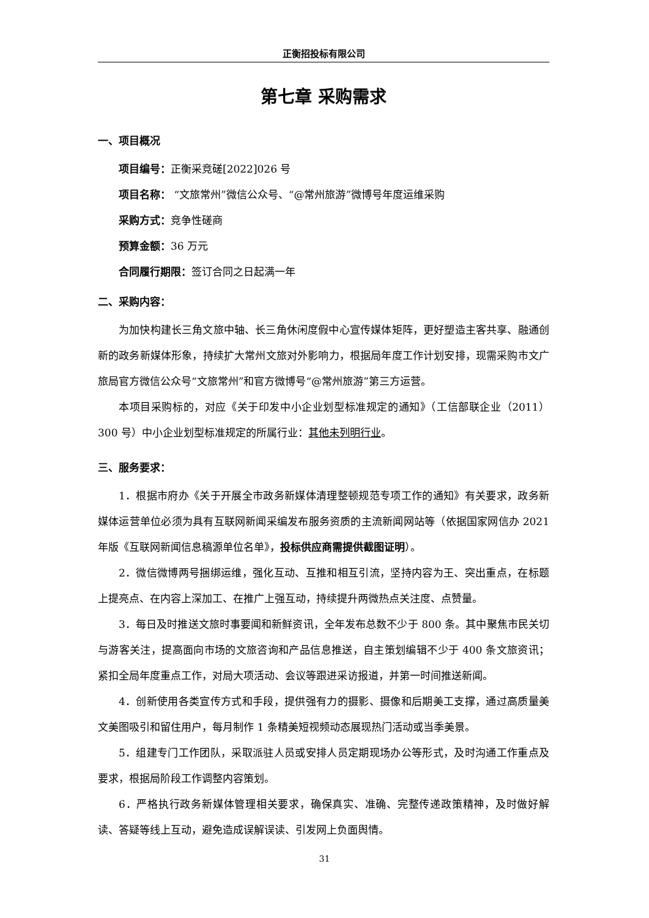正衡招投标有限公司
第七章 采购需求
一、项目概况
项目编号：正衡采竞磋[2022]026 号
项目名称： “文旅常州”微信公众号、“@常州旅游”微博号年度运维采购
采购方式：竞争性磋商
预算金额：36 万元
合同履行期限：签订合同之日起满一年
二、采购内容：
为加快构建长三角文旅中轴、长三角休闲度假中心宣传媒体矩阵，更好塑造主客共享、融通创新的政务新媒体形象，持续扩大常州文旅对外影响力，根据局年度工作计划安排，现需采购市文广旅局官方微信公众号“文旅常州”和官方微博号“@常州旅游”第三方运营。
本项目采购标的，对应《关于印发中小企业划型标准规定的通知》（工信部联企业（2011）300 号）中小企业划型标准规定的所属行业：其他未列明行业。
三、服务要求：
1．根据市府办《关于开展全市政务新媒体清理整顿规范专项工作的通知》有关要求，政务新媒体运营单位必须为具有互联网新闻采编发布服务资质的主流新闻网站等（依据国家网信办 2021 年版《互联网新闻信息稿源单位名单》，投标供应商需提供截图证明）。
2．微信微博两号捆绑运维，强化互动、互推和相互引流，坚持内容为王、突出重点，在标题上提亮点、在内容上深加工、在推广上强互动，持续提升两微热点关注度、点赞量。
3．每日及时推送文旅时事要闻和新鲜资讯，全年发布总数不少于 800 条。其中聚焦市民关切与游客关注，提高面向市场的文旅咨询和产品信息推送，自主策划编辑不少于 400 条文旅资讯；紧扣全局年度重点工作，对局大项活动、会议等跟进采访报道，并第一时间推送新闻。
4．创新使用各类宣传方式和手段，提供强有力的摄影、摄像和后期美工支撑，通过高质量美文美图吸引和留住用户，每月制作 1 条精美短视频动态展现热门活动或当季美景。
5．组建专门工作团队，采取派驻人员或安排人员定期现场办公等形式，及时沟通工作重点及要求，根据局阶段工作调整内容策划。
6．严格执行政务新媒体管理相关要求，确保真实、准确、完整传递政策精神，及时做好解读、答疑等线上互动，避免造成误解误读、引发网上负面舆情。
31